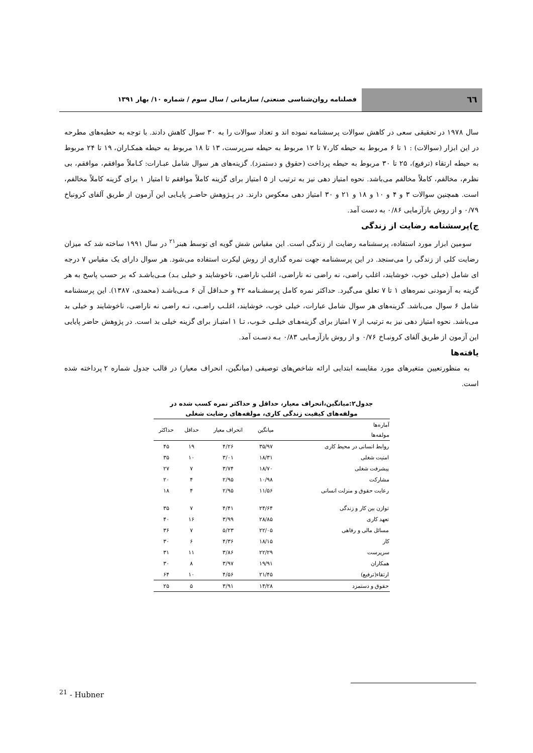٦٦
فصلنامه روان‌شناسی صنعتی/ سازمانی / سال سوم / شماره ۱۰/ بهار ۱۳۹۱
سال ۱۹۷۸ در تحقیقی سعی در کاهش سوالات پرسشنامه نموده اند و تعداد سوالات را به ۳۰ سوال کاهش دادند. با توجه به حطیه‌های مطرحه در این ابزار (سوالات) : ۱ تا ۶ مربوط به حیطه کار،۷ تا ۱۲ مربوط به حیطه سرپرست، ۱۳ تا ۱۸ مربوط به حیطه همکـاران، ۱۹ تا ۲۴ مربوط به حیطه ارتقاء (ترفیع)، ۲۵ تا ۳۰ مربوط به حیطه پرداخت (حقوق و دستمزد). گزینه‌های هر سوال شامل عبـارات: کـاملاً موافقم، موافقم، بی نظرم، مخالفم، کاملاً مخالفم می‌باشد. نحوه امتیاز دهی نیز به ترتیب از ۵ امتیاز برای گزینه کاملاً موافقم تا امتیاز ۱ برای گزینه کاملاً مخالفم، است. همچنین سوالات ۳ و ۴ و ۱۰ و ۱۸ و ۲۱ و ۳۰ امتیاز دهی معکوس دارند. در پـژوهش حاضـر پایـایی این آزمون از طریق آلفای کرونباخ ۰/۷۹ و از روش بازآزمایی ۰/۸۶ به دست آمد.
ج)پرسشنامه رضایت از زندگی
سومین ابزار مورد استفاده، پرسشنامه رضایت از زندگی است. این مقیاس شش گویه ای توسط هبنر<sup>۲۱</sup> در سال ۱۹۹۱ ساخته شد که میزان رضایت کلی از زندگی را می‌سنجد. در این پرسشنامه جهت نمره گذاری از روش لیکرت استفاده می‌شود. هر سوال دارای یک مقیاس ۷ درجه ای شامل (خیلی خوب، خوشایند، اغلب راضی، نه راضی نه ناراضی، اغلب ناراضی، ناخوشایند و خیلی بـد) مـی‌باشـد که بر حسب پاسخ به هر گزینه به آزمودنی نمره‌های ۱ تا ۷ تعلق می‌گیرد. حداکثر نمره کامل پرسشـنامه ۴۲ و حـداقل آن ۶ مـی‌باشـد (محمدی، ۱۳۸۷). این پرسشنامه شامل ۶ سوال می‌باشد. گزینه‌های هر سوال شامل عبارات، خیلی خوب، خوشایند، اغلـب راضـی، نـه راضی نه ناراضی، ناخوشایند و خیلی بد می‌باشد. نحوه امتیاز دهی نیز به ترتیب از ۷ امتیاز برای گزینه‌هـای خیلـی خـوب، تـا ۱ امتیـاز برای گزینه خیلی بد است. در پژوهش حاضر پایایی این آزمون از طریق آلفای کرونبـاخ ۰/۷۶ و از روش بازآزمـایی ۰/۸۳ بـه دسـت آمد.
یافته‌ها
به منظورتعیین متغیرهای مورد مقایسه ابتدایی ارائه شاخص‌های توصیفی (میانگین، انحراف معیار) در قالب جدول شماره ۲ پرداخته شده است.
جدول۲:میانگین،انحراف معیار، حداقل و حداکثر نمره کسب شده در
مولفه‌های کیفیت زندگی کاری، مولفه‌های رضایت شغلی
| آماره‌ها مولفه‌ها | میانگین | انحراف معیار | حداقل | حداکثر |
| --- | --- | --- | --- | --- |
| روابط انسانی در محیط کاری | ۳۵/۹۷ | ۴/۲۶ | ۱۹ | ۴۵ |
| امنیت شغلی | ۱۸/۳۱ | ۳/۰۱ | ۱۰ | ۳۵ |
| پیشرفت شغلی | ۱۸/۷۰ | ۳/۷۴ | ۷ | ۲۷ |
| مشارکت | ۱۰/۹۸ | ۲/۹۵ | ۴ | ۲۰ |
| رعایت حقوق و منزلت انسانی | ۱۱/۵۶ | ۲/۹۵ | ۴ | ۱۸ |
| توازن بین کار و زندگی | ۲۴/۶۴ | ۴/۴۱ | ۷ | ۳۵ |
| تعهد کاری | ۲۸/۸۵ | ۳/۹۹ | ۱۶ | ۴۰ |
| مسائل مالی و رفاهی | ۲۲/۰۵ | ۵/۲۳ | ۷ | ۳۶ |
| کار | ۱۸/۱۵ | ۴/۳۶ | ۶ | ۳۰ |
| سرپرست | ۲۲/۲۹ | ۳/۸۶ | ۱۱ | ۳۱ |
| همکاران | ۱۹/۹۱ | ۳/۹۷ | ۸ | ۳۰ |
| ارتقاء(ترفیع) | ۲۱/۴۵ | ۴/۵۶ | ۱۰ | ۶۴ |
| حقوق و دستمزد | ۱۴/۲۸ | ۳/۹۱ | ۵ | ۲۵ |
<sup>21</sup> - Hubner